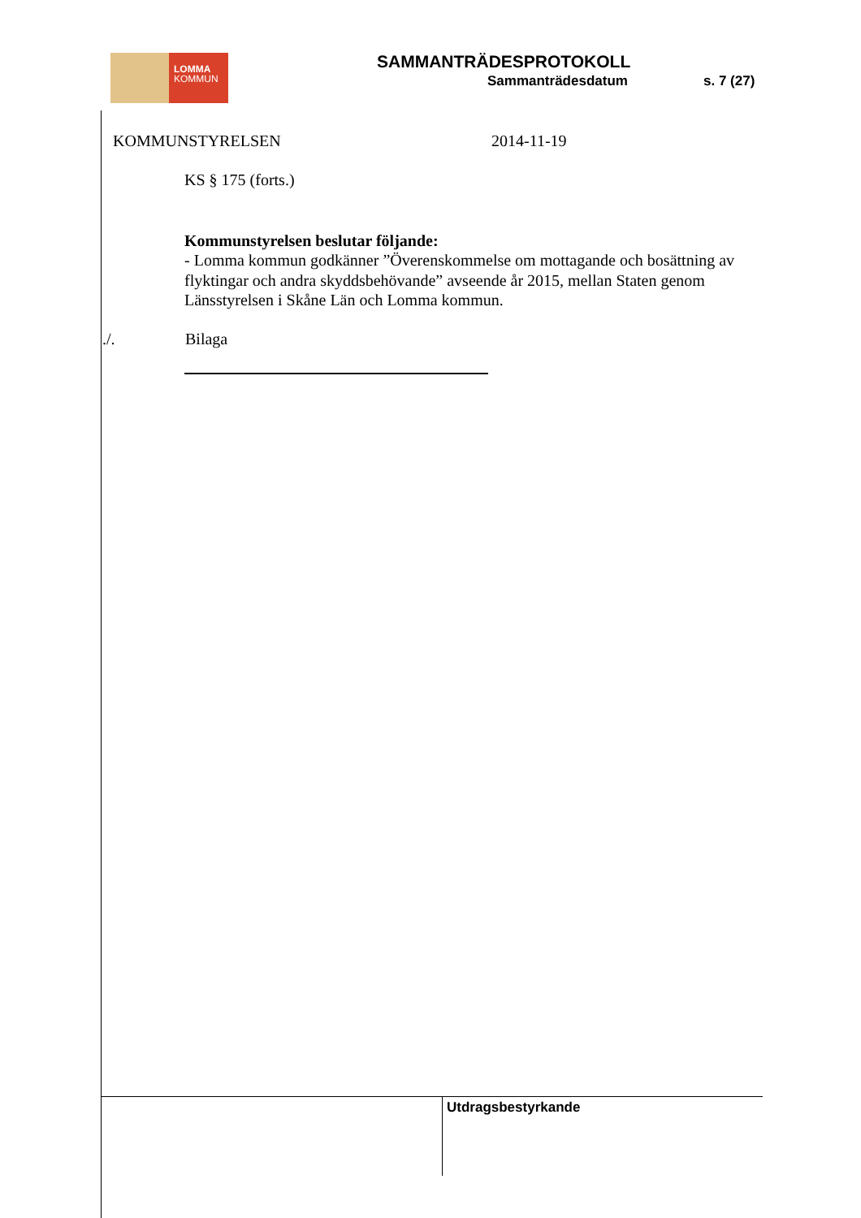LOMMA
KOMMUN
SAMMANTRÄDESPROTOKOLL
Sammanträdesdatum s. 7 (27)
KOMMUNSTYRELSEN 2014-11-19
KS § 175 (forts.)
Kommunstyrelsen beslutar följande:
- Lomma kommun godkänner ”Överenskommelse om mottagande och bosättning av flyktingar och andra skyddsbehövande” avseende år 2015, mellan Staten genom Länsstyrelsen i Skåne Län och Lomma kommun.
./. Bilaga
Utdragsbestyrkande